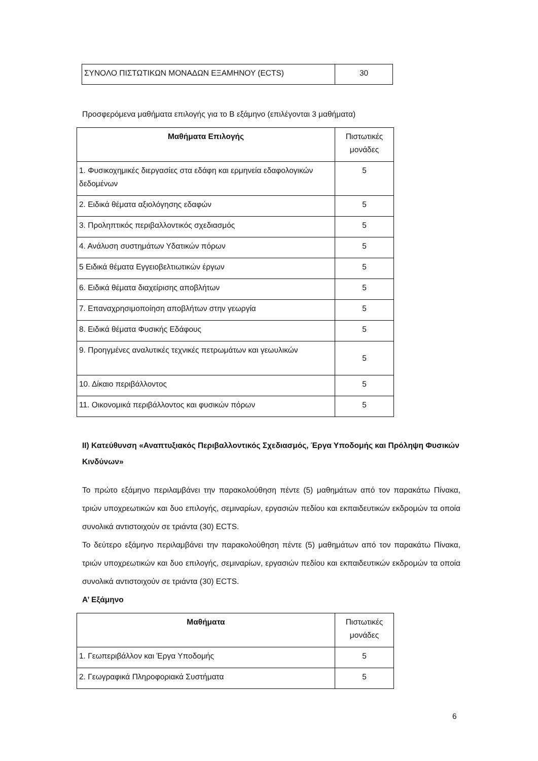| ΣΥΝΟΛΟ ΠΙΣΤΩΤΙΚΩΝ ΜΟΝΑΔΩΝ ΕΞΑΜΗΝΟΥ (ECTS) | 30 |
Προσφερόμενα μαθήματα επιλογής για το Β εξάμηνο (επιλέγονται 3 μαθήματα)
| Μαθήματα Επιλογής | Πιστωτικές μονάδες |
| 1. Φυσικοχημικές διεργασίες στα εδάφη και ερμηνεία εδαφολογικών δεδομένων | 5 |
| 2. Ειδικά θέματα αξιολόγησης εδαφών | 5 |
| 3. Προληπτικός περιβαλλοντικός σχεδιασμός | 5 |
| 4. Ανάλυση συστημάτων Υδατικών πόρων | 5 |
| 5 Ειδικά θέματα Εγγειοβελτιωτικών έργων | 5 |
| 6. Ειδικά θέματα διαχείρισης αποβλήτων | 5 |
| 7. Επαναχρησιμοποίηση αποβλήτων στην γεωργία | 5 |
| 8. Ειδικά θέματα Φυσικής Εδάφους | 5 |
| 9. Προηγμένες αναλυτικές τεχνικές πετρωμάτων και γεωυλικών | 5 |
| 10. Δίκαιο περιβάλλοντος | 5 |
| 11. Οικονομικά περιβάλλοντος και φυσικών πόρων | 5 |
ΙΙ) Κατεύθυνση «Αναπτυξιακός Περιβαλλοντικός Σχεδιασμός, Έργα Υποδομής και Πρόληψη Φυσικών Κινδύνων»
Το πρώτο εξάμηνο περιλαμβάνει την παρακολούθηση πέντε (5) μαθημάτων από τον παρακάτω Πίνακα, τριών υποχρεωτικών και δυο επιλογής, σεμιναρίων, εργασιών πεδίου και εκπαιδευτικών εκδρομών τα οποία συνολικά αντιστοιχούν σε τριάντα (30) ECTS.
Το δεύτερο εξάμηνο περιλαμβάνει την παρακολούθηση πέντε (5) μαθημάτων από τον παρακάτω Πίνακα, τριών υποχρεωτικών και δυο επιλογής, σεμιναρίων, εργασιών πεδίου και εκπαιδευτικών εκδρομών τα οποία συνολικά αντιστοιχούν σε τριάντα (30) ECTS.
Α’ Εξάμηνο
| Μαθήματα | Πιστωτικές μονάδες |
| 1. Γεωπεριβάλλον και Έργα Υποδομής | 5 |
| 2. Γεωγραφικά Πληροφοριακά Συστήματα | 5 |
6